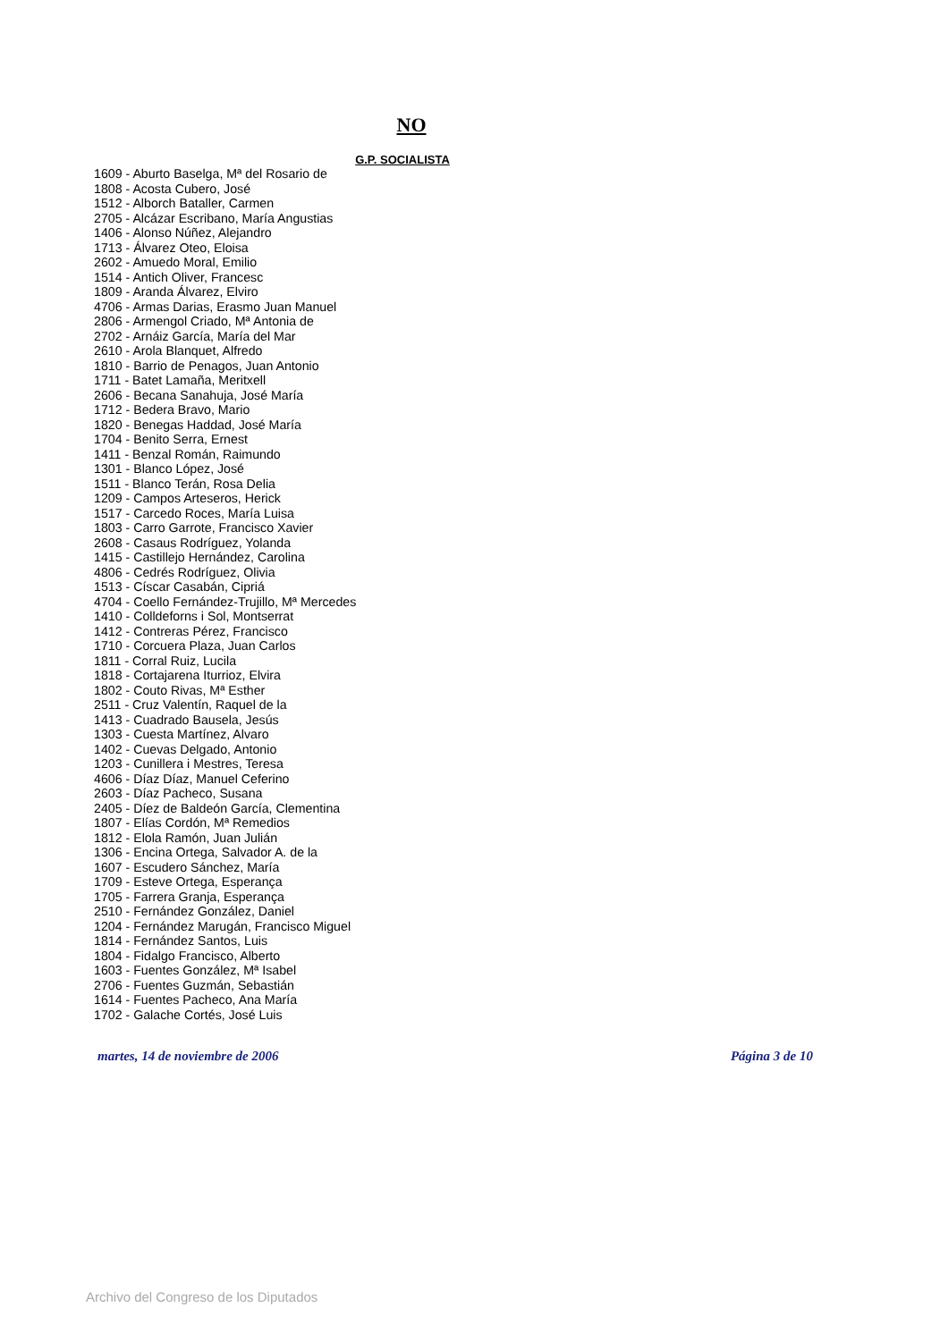NO
G.P. SOCIALISTA
1609 - Aburto Baselga, Mª del Rosario de
1808 - Acosta Cubero, José
1512 - Alborch Bataller, Carmen
2705 - Alcázar Escribano, María Angustias
1406 - Alonso Núñez, Alejandro
1713 - Álvarez Oteo, Eloisa
2602 - Amuedo Moral, Emilio
1514 - Antich Oliver, Francesc
1809 - Aranda Álvarez, Elviro
4706 - Armas Darias, Erasmo Juan Manuel
2806 - Armengol Criado, Mª Antonia de
2702 - Arnáiz García, María del Mar
2610 - Arola Blanquet, Alfredo
1810 - Barrio de Penagos, Juan Antonio
1711 - Batet Lamaña, Meritxell
2606 - Becana Sanahuja, José María
1712 - Bedera Bravo, Mario
1820 - Benegas Haddad, José María
1704 - Benito Serra, Ernest
1411 - Benzal Román, Raimundo
1301 - Blanco López, José
1511 - Blanco Terán, Rosa Delia
1209 - Campos Arteseros, Herick
1517 - Carcedo Roces, María Luisa
1803 - Carro Garrote, Francisco Xavier
2608 - Casaus Rodríguez, Yolanda
1415 - Castillejo Hernández, Carolina
4806 - Cedrés Rodríguez, Olivia
1513 - Císcar Casabán, Cipriá
4704 - Coello Fernández-Trujillo, Mª Mercedes
1410 - Colldeforns i Sol, Montserrat
1412 - Contreras Pérez, Francisco
1710 - Corcuera Plaza, Juan Carlos
1811 - Corral Ruiz, Lucila
1818 - Cortajarena Iturrioz, Elvira
1802 - Couto Rivas, Mª Esther
2511 - Cruz Valentín, Raquel de la
1413 - Cuadrado Bausela, Jesús
1303 - Cuesta Martínez, Alvaro
1402 - Cuevas Delgado, Antonio
1203 - Cunillera i Mestres, Teresa
4606 - Díaz Díaz, Manuel Ceferino
2603 - Díaz Pacheco, Susana
2405 - Díez de Baldeón García, Clementina
1807 - Elías Cordón, Mª Remedios
1812 - Elola Ramón, Juan Julián
1306 - Encina Ortega, Salvador A. de la
1607 - Escudero Sánchez, María
1709 - Esteve Ortega, Esperança
1705 - Farrera Granja, Esperança
2510 - Fernández González, Daniel
1204 - Fernández Marugán, Francisco Miguel
1814 - Fernández Santos, Luis
1804 - Fidalgo Francisco, Alberto
1603 - Fuentes González, Mª Isabel
2706 - Fuentes Guzmán, Sebastián
1614 - Fuentes Pacheco, Ana María
1702 - Galache Cortés, José Luis
martes, 14 de noviembre de 2006 Página 3 de 10
Archivo del Congreso de los Diputados